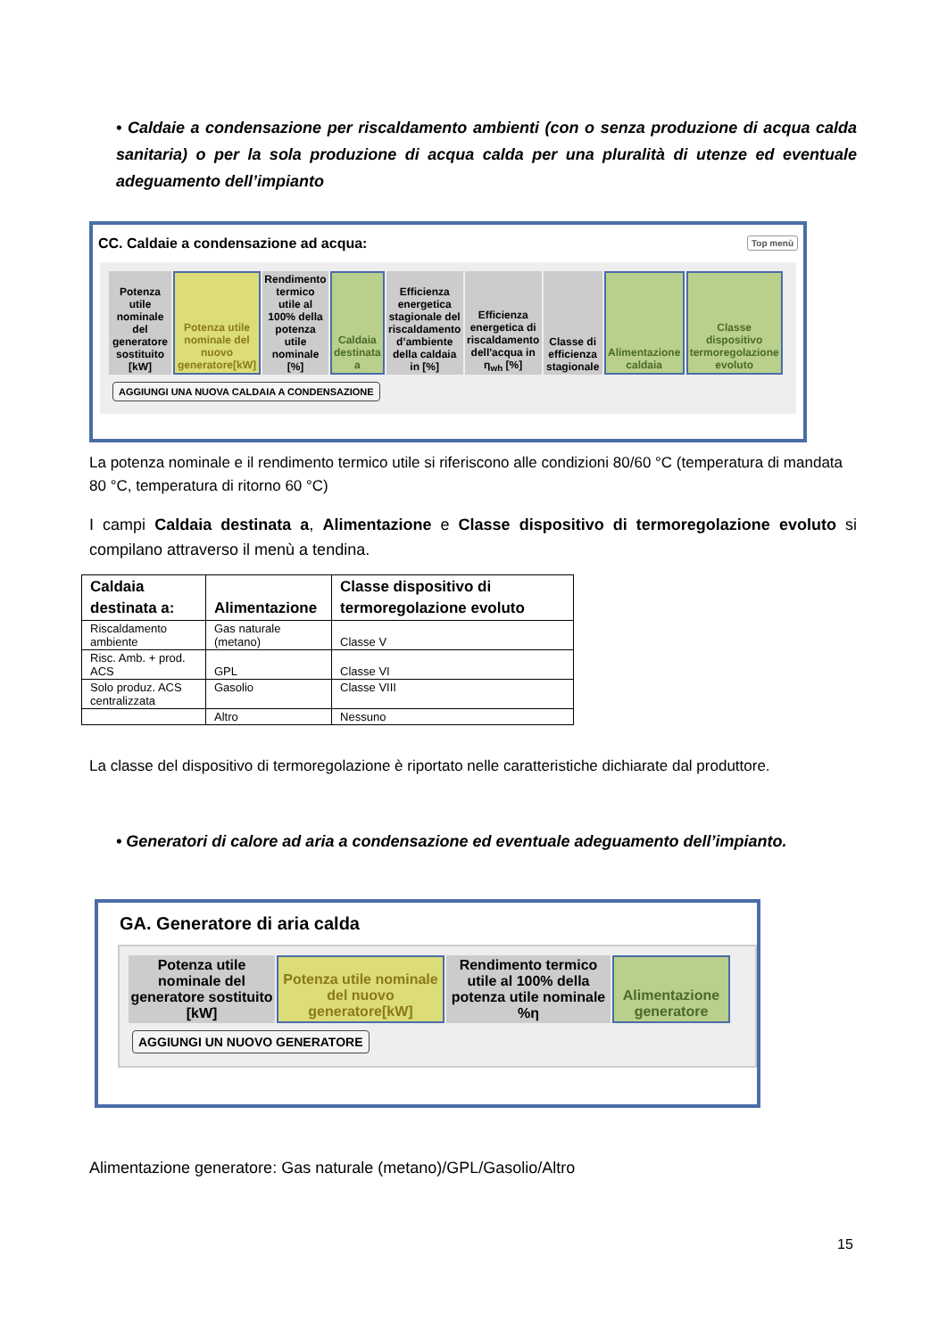• Caldaie a condensazione per riscaldamento ambienti (con o senza produzione di acqua calda sanitaria) o per la sola produzione di acqua calda per una pluralità di utenze ed eventuale adeguamento dell’impianto
CC. Caldaie a condensazione ad acqua: Top menù
| Potenza utile nominale del generatore sostituito [kW] | Potenza utile nominale del nuovo generatore[kW] | Rendimento termico utile al 100% della potenza utile nominale [%] | Caldaia destinata a | Efficienza energetica stagionale del riscaldamento d’ambiente della caldaia in [%] | Efficienza energetica di riscaldamento dell'acqua in η<sub>wh</sub> [%] | Classe di efficienza stagionale | Alimentazione caldaia | Classe dispositivo termoregolazione evoluto |
AGGIUNGI UNA NUOVA CALDAIA A CONDENSAZIONE
La potenza nominale e il rendimento termico utile si riferiscono alle condizioni 80/60 °C (temperatura di mandata 80 °C, temperatura di ritorno 60 °C)
I campi Caldaia destinata a, Alimentazione e Classe dispositivo di termoregolazione evoluto si compilano attraverso il menù a tendina.
| Caldaia destinata a: | Alimentazione | Classe dispositivo di termoregolazione evoluto |
| --- | --- | --- |
| Riscaldamento ambiente | Gas naturale (metano) | Classe V |
| Risc. Amb. + prod. ACS | GPL | Classe VI |
| Solo produz. ACS centralizzata | Gasolio | Classe VIII |
| | Altro | Nessuno |
La classe del dispositivo di termoregolazione è riportato nelle caratteristiche dichiarate dal produttore.
• Generatori di calore ad aria a condensazione ed eventuale adeguamento dell’impianto.
GA. Generatore di aria calda
| Potenza utile nominale del generatore sostituito [kW] | Potenza utile nominale del nuovo generatore[kW] | Rendimento termico utile al 100% della potenza utile nominale %η | Alimentazione generatore |
AGGIUNGI UN NUOVO GENERATORE
Alimentazione generatore: Gas naturale (metano)/GPL/Gasolio/Altro
15